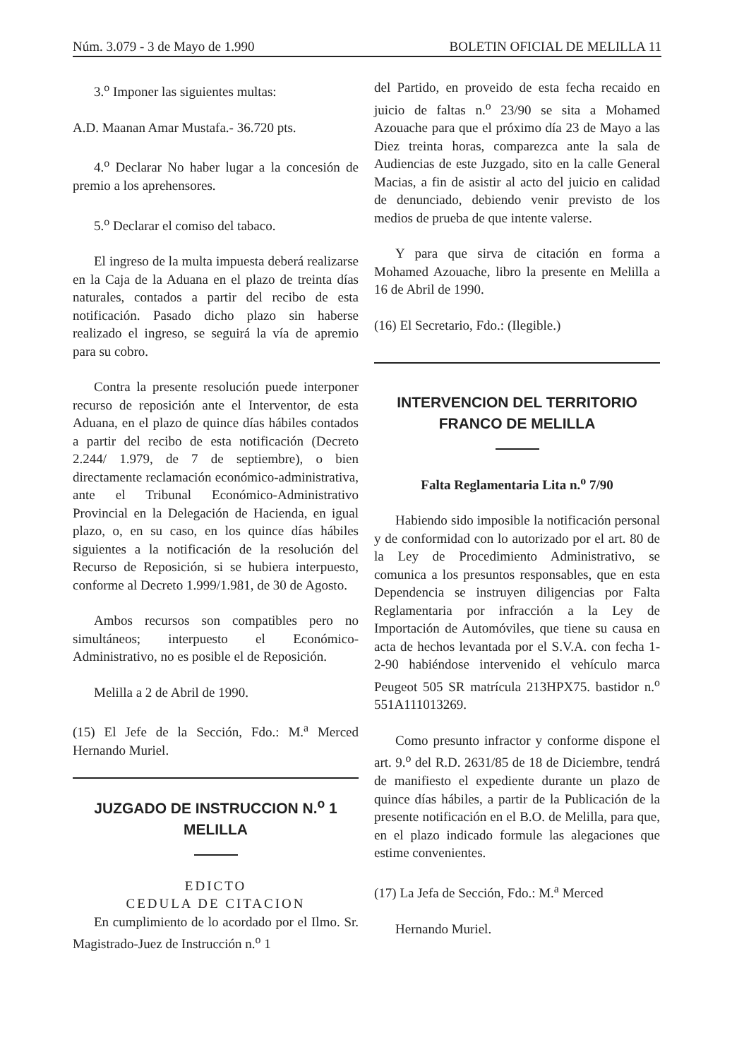Núm. 3.079 - 3 de Mayo de 1.990 BOLETIN OFICIAL DE MELILLA 11
3.<sup>o</sup> Imponer las siguientes multas:
A.D. Maanan Amar Mustafa.- 36.720 pts.
4.<sup>o</sup> Declarar No haber lugar a la concesión de premio a los aprehensores.
5.<sup>o</sup> Declarar el comiso del tabaco.
El ingreso de la multa impuesta deberá realizarse en la Caja de la Aduana en el plazo de treinta días naturales, contados a partir del recibo de esta notificación. Pasado dicho plazo sin haberse realizado el ingreso, se seguirá la vía de apremio para su cobro.
Contra la presente resolución puede interponer recurso de reposición ante el Interventor, de esta Aduana, en el plazo de quince días hábiles contados a partir del recibo de esta notificación (Decreto 2.244/ 1.979, de 7 de septiembre), o bien directamente reclamación económico-administrativa, ante el Tribunal Económico-Administrativo Provincial en la Delegación de Hacienda, en igual plazo, o, en su caso, en los quince días hábiles siguientes a la notificación de la resolución del Recurso de Reposición, si se hubiera interpuesto, conforme al Decreto 1.999/1.981, de 30 de Agosto.
Ambos recursos son compatibles pero no simultáneos; interpuesto el Económico-Administrativo, no es posible el de Reposición.
Melilla a 2 de Abril de 1990.
(15) El Jefe de la Sección, Fdo.: M.<sup>a</sup> Merced Hernando Muriel.
JUZGADO DE INSTRUCCION N.<sup>o</sup> 1
MELILLA
EDICTO
CEDULA DE CITACION
En cumplimiento de lo acordado por el Ilmo. Sr. Magistrado-Juez de Instrucción n.<sup>o</sup> 1
del Partido, en proveido de esta fecha recaido en juicio de faltas n.<sup>o</sup> 23/90 se sita a Mohamed Azouache para que el próximo día 23 de Mayo a las Diez treinta horas, comparezca ante la sala de Audiencias de este Juzgado, sito en la calle General Macias, a fin de asistir al acto del juicio en calidad de denunciado, debiendo venir previsto de los medios de prueba de que intente valerse.
Y para que sirva de citación en forma a Mohamed Azouache, libro la presente en Melilla a 16 de Abril de 1990.
(16) El Secretario, Fdo.: (Ilegible.)
INTERVENCION DEL TERRITORIO
FRANCO DE MELILLA
Falta Reglamentaria Lita n.<sup>o</sup> 7/90
Habiendo sido imposible la notificación personal y de conformidad con lo autorizado por el art. 80 de la Ley de Procedimiento Administrativo, se comunica a los presuntos responsables, que en esta Dependencia se instruyen diligencias por Falta Reglamentaria por infracción a la Ley de Importación de Automóviles, que tiene su causa en acta de hechos levantada por el S.V.A. con fecha 1-2-90 habiéndose intervenido el vehículo marca Peugeot 505 SR matrícula 213HPX75. bastidor n.<sup>o</sup> 551A111013269.
Como presunto infractor y conforme dispone el art. 9.<sup>o</sup> del R.D. 2631/85 de 18 de Diciembre, tendrá de manifiesto el expediente durante un plazo de quince días hábiles, a partir de la Publicación de la presente notificación en el B.O. de Melilla, para que, en el plazo indicado formule las alegaciones que estime convenientes.
(17) La Jefa de Sección, Fdo.: M.<sup>a</sup> Merced
Hernando Muriel.